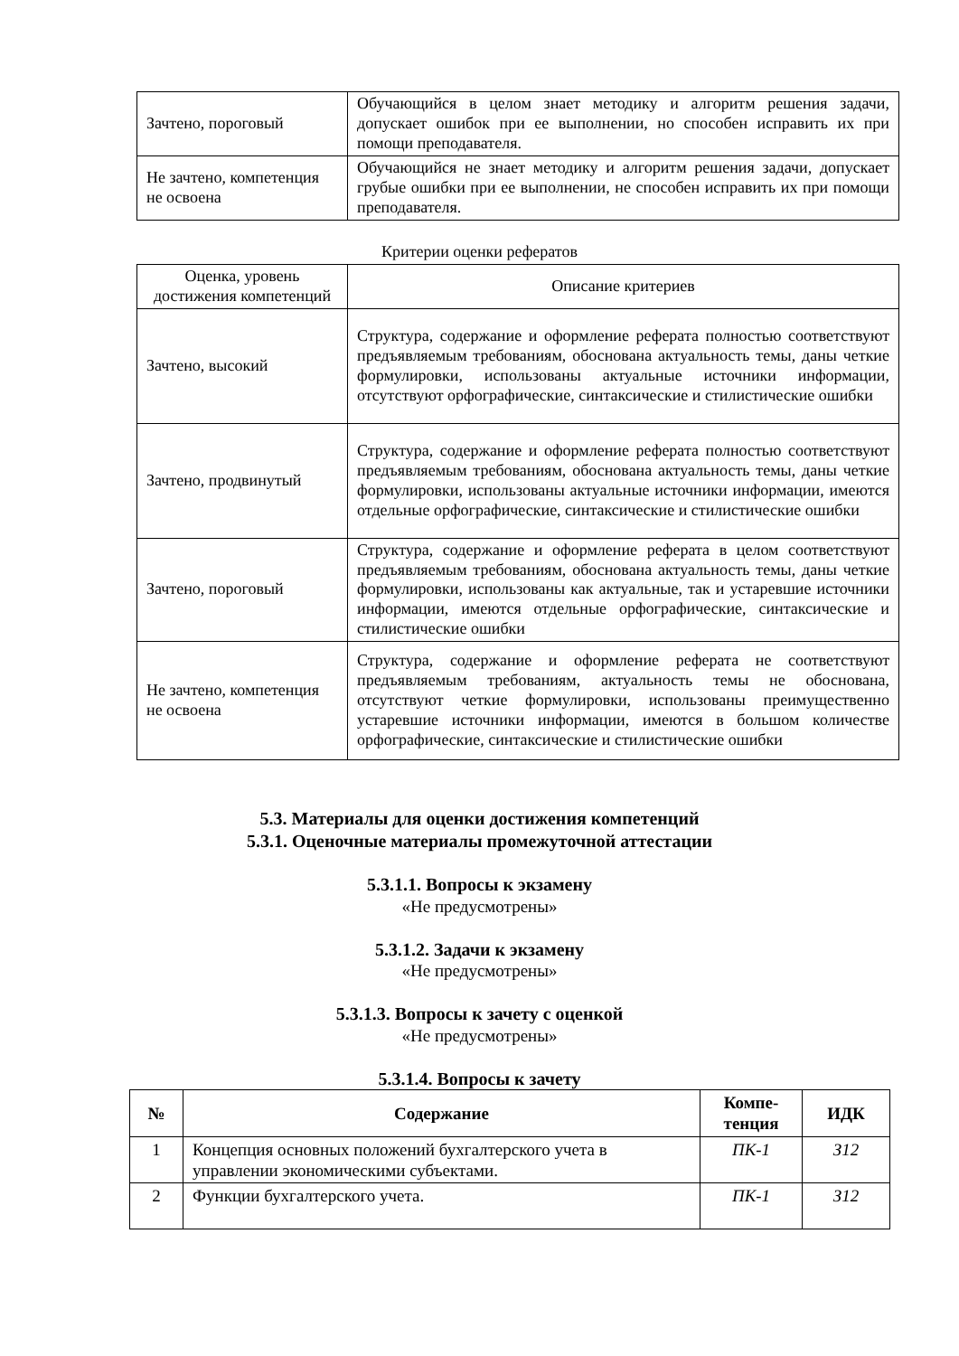| Зачтено, пороговый | Обучающийся в целом знает методику и алгоритм решения задачи, допускает ошибок при ее выполнении, но способен исправить их при помощи преподавателя. |
| Не зачтено, компетенция не освоена | Обучающийся не знает методику и алгоритм решения задачи, допускает грубые ошибки при ее выполнении, не способен исправить их при помощи преподавателя. |
Критерии оценки рефератов
| Оценка, уровень достижения компетенций | Описание критериев |
| Зачтено, высокий | Структура, содержание и оформление реферата полностью соответствуют предъявляемым требованиям, обоснована актуальность темы, даны четкие формулировки, использованы актуальные источники информации, отсутствуют орфографические, синтаксические и стилистические ошибки |
| Зачтено, продвинутый | Структура, содержание и оформление реферата полностью соответствуют предъявляемым требованиям, обоснована актуальность темы, даны четкие формулировки, использованы актуальные источники информации, имеются отдельные орфографические, синтаксические и стилистические ошибки |
| Зачтено, пороговый | Структура, содержание и оформление реферата в целом соответствуют предъявляемым требованиям, обоснована актуальность темы, даны четкие формулировки, использованы как актуальные, так и устаревшие источники информации, имеются отдельные орфографические, синтаксические и стилистические ошибки |
| Не зачтено, компетенция не освоена | Структура, содержание и оформление реферата не соответствуют предъявляемым требованиям, актуальность темы не обоснована, отсутствуют четкие формулировки, использованы преимущественно устаревшие источники информации, имеются в большом количестве орфографические, синтаксические и стилистические ошибки |
5.3. Материалы для оценки достижения компетенций
5.3.1. Оценочные материалы промежуточной аттестации
5.3.1.1. Вопросы к экзамену
«Не предусмотрены»
5.3.1.2. Задачи к экзамену
«Не предусмотрены»
5.3.1.3. Вопросы к зачету с оценкой
«Не предусмотрены»
5.3.1.4. Вопросы к зачету
| № | Содержание | Компе- тенция | ИДК |
| --- | --- | --- | --- |
| 1 | Концепция основных положений бухгалтерского учета в управлении экономическими субъектами. | ПК-1 | З12 |
| 2 | Функции бухгалтерского учета. | ПК-1 | З12 |